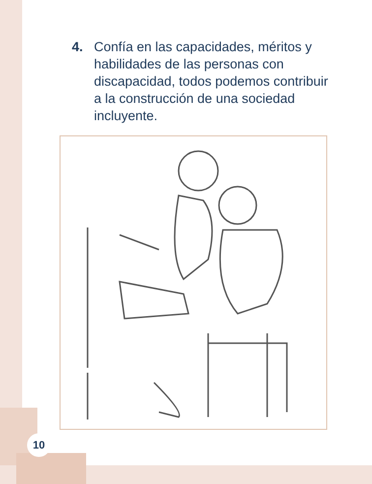4. Confía en las capacidades, méritos y habilidades de las personas con discapacidad, todos podemos contribuir a la construcción de una sociedad incluyente.
10